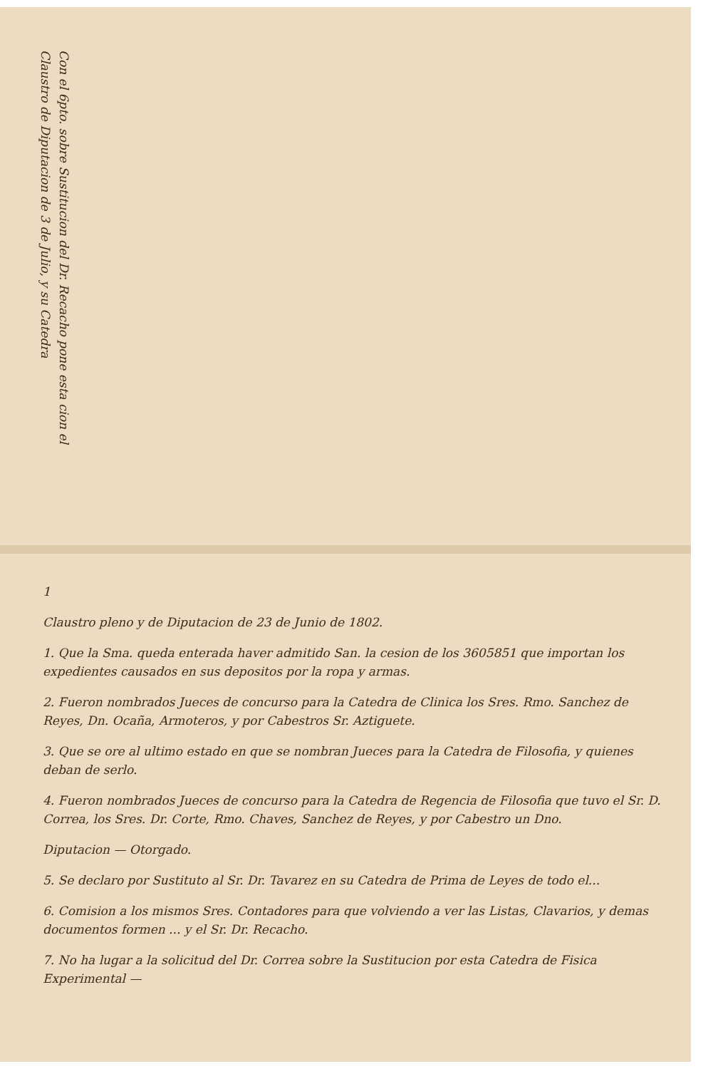1
Claustro pleno y de Diputacion de 23 de Junio de 1802.
1. Que la Sma. queda enterada haver admitido San. la cesion de los 3605851 que importan los expedientes causados en sus depositos por la ropa y armas.
2. Fueron nombrados Jueces de concurso para la Catedra de Clinica los Sres. Rmo. Sanchez de Reyes, Dn. Ocaña, Armoteros, y por Cabestros Sr. Aztiguete.
3. Que se ore al ultimo estado en que se nombran Jueces para la Catedra de Filosofia, y quienes deban de serlo.
4. Fueron nombrados Jueces de concurso para la Catedra de Regencia de Filosofia que tuvo el Sr. D. Correa, los Sres. Dr. Corte, Rmo. Chaves, Sanchez de Reyes, y por Cabestro un Dno.
Diputacion — Otorgado.
5. Se declaro por Sustituto al Sr. Dr. Tavarez en su Catedra de Prima de Leyes de todo el...
6. Comision a los mismos Sres. Contadores para que volviendo a ver las Listas, Clavarios, y demas documentos formen ... y el Sr. Dr. Recacho.
7. No ha lugar a la solicitud del Dr. Correa sobre la Sustitucion por esta Catedra de Fisica Experimental —
Con el 6pto. sobre Sustitucion del Dr. Recacho pone esta cion el Claustro de Diputacion de 3 de Julio, y su Catedra